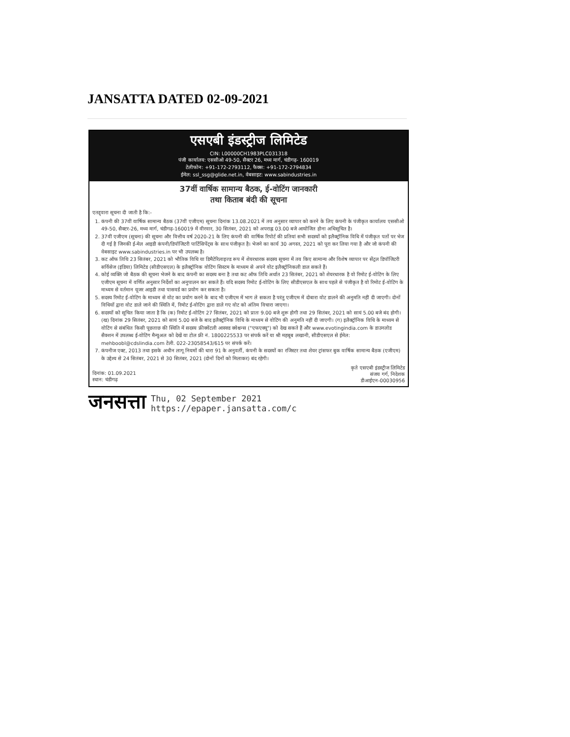JANSATTA DATED 02-09-2021
एसएबी इंडस्ट्रीज लिमिटेड
CIN: L00000CH1983PLC031318
पंजी कार्यालय: एससीओ 49-50, सैक्टर 26, मध्य मार्ग, चंडीगढ़- 160019
टेलीफोन: +91-172-2793112, फैक्स: +91-172-2794834
ईमेल: ssl_ssg@glide.net.in, वेबसाइट: www.sabindustries.in
37वीं वार्षिक सामान्य बैठक, ई-वोटिंग जानकारी
तथा किताब बंदी की सूचना
एतद्द्वारा सूचना दी जाती है कि:-
1. कंपनी की 37वीं वार्षिक सामान्य बैठक (37वीं एजीएम) सूचना दिनांक 13.08.2021 में तय अनुसार व्यापार को करने के लिए कंपनी के पंजीकृत कार्यालय एससीओ 49-50, सैक्टर-26, मध्य मार्ग, चंडीगढ़-160019 में वीरवार, 30 सितंबर, 2021 को अपराह्न 03.00 बजे आयोजित होना अधिसूचित है।
2. 37वीं एजीएम (सूचना) की सूचना और वित्तीय वर्ष 2020-21 के लिए कंपनी की वार्षिक रिपोर्ट की प्रतियां सभी सदस्यों को इलैक्ट्रॉनिक विधि में पंजीकृत पतों पर भेज दी गई है जिनकी ई-मेल आइडी कंपनी/डिपॉजिटरी पार्टिसिपेंट्स के साथ पंजीकृत है। भेजने का कार्य 30 अगस्त, 2021 को पूरा कर लिया गया है और जो कंपनी की वेबसाइट www.sabindustries.in पर भी उपलब्ध है।
3. कट ऑफ तिथि 23 सितंबर, 2021 को भौतिक विधि या डिमैटेरिलाइज्ड रूप में शेयरधारक सदस्य सूचना में तय किए सामान्य और विशेष व्यापार पर सेंट्रल डिपॉजिटरी सर्विसेज (इंडिया) लिमिटेड (सीडीएसएल) के इलैक्ट्रॉनिक वोटिंग सिस्टम के माध्यम से अपने वोट इलैक्ट्रॉनिकली डाल सकते हैं।
4. कोई व्यक्ति जो बैठक की सूचना भेजने के बाद कंपनी का सदस्य बना है तथा कट ऑफ तिथि अर्थात 23 सितंबर, 2021 को शेयरधारक है वो रिमोट ई-वोटिंग के लिए एजीएम सूचना में वर्णित अनुसार निर्देशों का अनुपालन कर सकते हैं। यदि सदस्य रिमोट ई-वोटिंग के लिए सीडीएसएल के साथ पहले से पंजीकृत है वो रिमोट ई-वोटिंग के माध्यम से वर्तमान यूजर आइडी तथा पासवर्ड का प्रयोग कर सकता है।
5. सदस्य रिमोट ई-वोटिंग के माध्यम से वोट का प्रयोग करने के बाद भी एजीएम में भाग ले सकता है परंतु एजीएम में दोबारा वोट डालने की अनुमति नहीं दी जाएगी। दोनों विधियों द्वारा वोट डाले जाने की स्थिति में, रिमोट ई-वोटिंग द्वारा डाले गए वोट को अंतिम विचारा जाएगा।
6. सदस्यों को सूचित किया जाता है कि (क) रिमोट ई-वोटिंग 27 सितंबर, 2021 को प्रातः 9.00 बजे शुरू होगी तथा 29 सितंबर, 2021 को सायं 5.00 बजे बंद होगी। (ख) दिनांक 29 सितंबर, 2021 को सायं 5.00 बजे के बाद इलैक्ट्रॉनिक विधि के माध्यम से वोटिंग की अनुमति नहीं दी जाएगी। (ग) इलैक्ट्रॉनिक विधि के माध्यम से वोटिंग से संबंधित किसी पूछताछ की स्थिति में सदस्य फ्रीक्वेंटली आस्क्ड क्वेश्चन्स ("एफएक्यू") को देख सकते हैं और www.evotingindia.com के डाउनलोड सैक्शन में उपलब्ध ई-वोटिंग मैन्युअल को देखें या टोल फ्री नं. 1800225533 पर संपर्क करें या श्री महबूब लखानी, सीडीएसएल से ईमेल: mehboobl@cdslindia.com टेली. 022-23058543/615 पर संपर्क करें।
7. कंपनीज एक्ट, 2013 तथा इसके अधीन लागू नियमों की धारा 91 के अनुवर्ती, कंपनी के सदस्यों का रजिस्टर तथा शेयर ट्रांसफर बुक वार्षिक सामान्य बैठक (एजीएम) के उद्देश्य से 24 सितंबर, 2021 से 30 सितंबर, 2021 (दोनों दिनों को मिलाकर) बंद रहेगी।
दिनांक: 01.09.2021
स्थान: चंडीगढ़
कृते एसएबी इंडस्ट्रीज लिमिटेड
संजय गर्ग, निदेशक
डीआईएन-00030956
जनसत्ता
Thu, 02 September 2021
https://epaper.jansatta.com/c